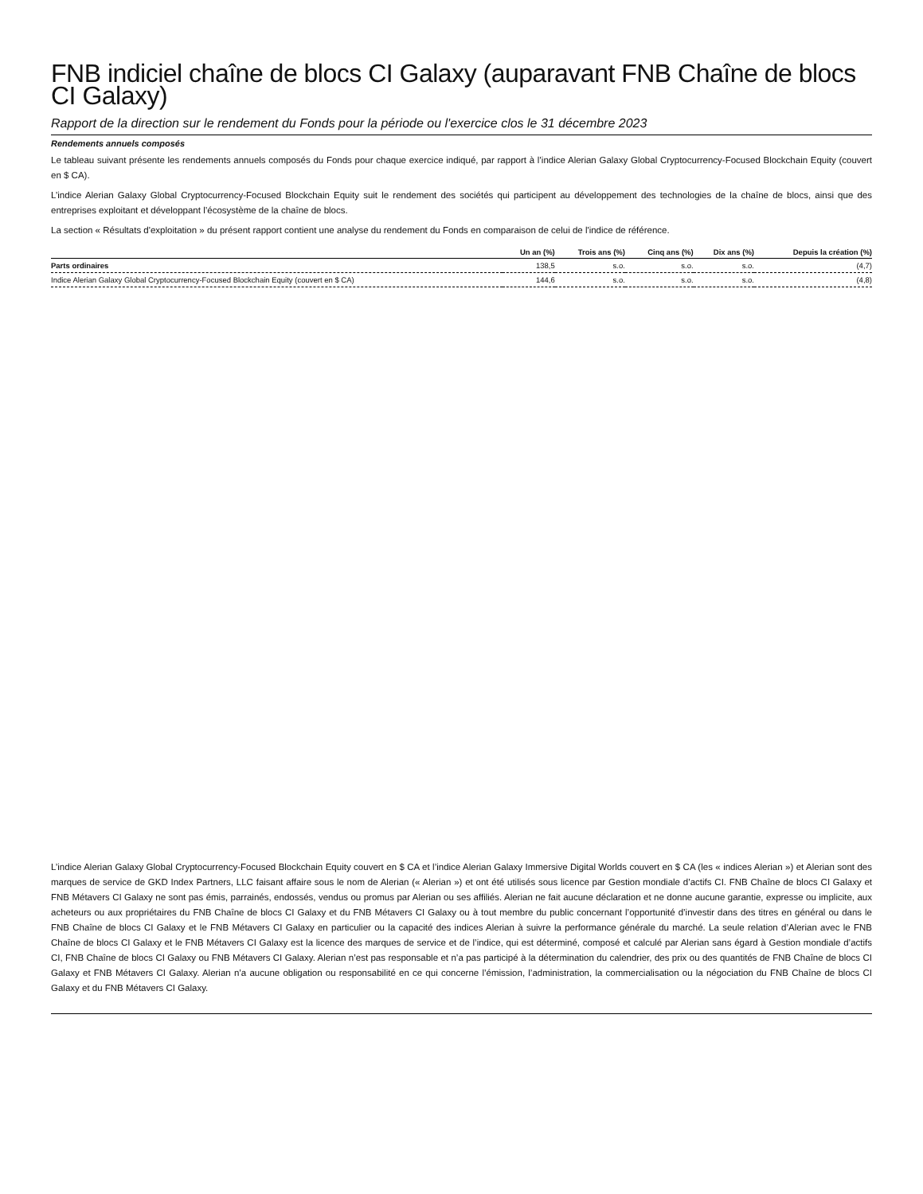FNB indiciel chaîne de blocs CI Galaxy (auparavant FNB Chaîne de blocs CI Galaxy)
Rapport de la direction sur le rendement du Fonds pour la période ou l'exercice clos le 31 décembre 2023
Rendements annuels composés
Le tableau suivant présente les rendements annuels composés du Fonds pour chaque exercice indiqué, par rapport à l’indice Alerian Galaxy Global Cryptocurrency-Focused Blockchain Equity (couvert en $ CA).
L’indice Alerian Galaxy Global Cryptocurrency-Focused Blockchain Equity suit le rendement des sociétés qui participent au développement des technologies de la chaîne de blocs, ainsi que des entreprises exploitant et développant l’écosystème de la chaîne de blocs.
La section « Résultats d'exploitation » du présent rapport contient une analyse du rendement du Fonds en comparaison de celui de l'indice de référence.
| | Un an (%) | Trois ans (%) | Cinq ans (%) | Dix ans (%) | Depuis la création (%) |
| --- | --- | --- | --- | --- | --- |
| Parts ordinaires | 138,5 | s.o. | s.o. | s.o. | (4,7) |
| Indice Alerian Galaxy Global Cryptocurrency-Focused Blockchain Equity (couvert en $ CA) | 144,6 | s.o. | s.o. | s.o. | (4,8) |
L’indice Alerian Galaxy Global Cryptocurrency-Focused Blockchain Equity couvert en $ CA et l’indice Alerian Galaxy Immersive Digital Worlds couvert en $ CA (les « indices Alerian ») et Alerian sont des marques de service de GKD Index Partners, LLC faisant affaire sous le nom de Alerian (« Alerian ») et ont été utilisés sous licence par Gestion mondiale d’actifs CI. FNB Chaîne de blocs CI Galaxy et FNB Métavers CI Galaxy ne sont pas émis, parrainés, endossés, vendus ou promus par Alerian ou ses affiliés. Alerian ne fait aucune déclaration et ne donne aucune garantie, expresse ou implicite, aux acheteurs ou aux propriétaires du FNB Chaîne de blocs CI Galaxy et du FNB Métavers CI Galaxy ou à tout membre du public concernant l’opportunité d’investir dans des titres en général ou dans le FNB Chaîne de blocs CI Galaxy et le FNB Métavers CI Galaxy en particulier ou la capacité des indices Alerian à suivre la performance générale du marché. La seule relation d’Alerian avec le FNB Chaîne de blocs CI Galaxy et le FNB Métavers CI Galaxy est la licence des marques de service et de l’indice, qui est déterminé, composé et calculé par Alerian sans égard à Gestion mondiale d’actifs CI, FNB Chaîne de blocs CI Galaxy ou FNB Métavers CI Galaxy. Alerian n’est pas responsable et n’a pas participé à la détermination du calendrier, des prix ou des quantités de FNB Chaîne de blocs CI Galaxy et FNB Métavers CI Galaxy. Alerian n’a aucune obligation ou responsabilité en ce qui concerne l’émission, l’administration, la commercialisation ou la négociation du FNB Chaîne de blocs CI Galaxy et du FNB Métavers CI Galaxy.